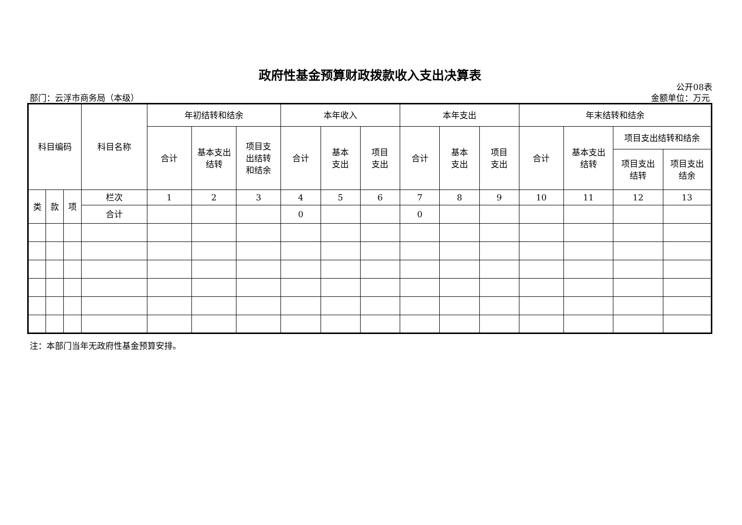政府性基金预算财政拨款收入支出决算表
公开08表
部门：云浮市商务局（本级） 金额单位：万元
| 科目编码 | | | 科目名称 | 年初结转和结余 | | | 本年收入 | | | 本年支出 | | | 年末结转和结余 | | | |
| --- | --- | --- | --- | --- | --- | --- | --- | --- | --- | --- | --- | --- | --- | --- | --- | --- |
| | | | | 合计 | 基本支出 结转 | 项目支 出结转 和结余 | 合计 | 基本 支出 | 项目 支出 | 合计 | 基本 支出 | 项目 支出 | 合计 | 基本支出 结转 | 项目支出结转和结余 | |
| | | | | | | | | | | | | | | | 项目支出 结转 | 项目支出 结余 |
| 类 | 款 | 项 | 栏次 | 1 | 2 | 3 | 4 | 5 | 6 | 7 | 8 | 9 | 10 | 11 | 12 | 13 |
| | | | 合计 | | | | 0 | | | 0 | | | | | | |
注：本部门当年无政府性基金预算安排。